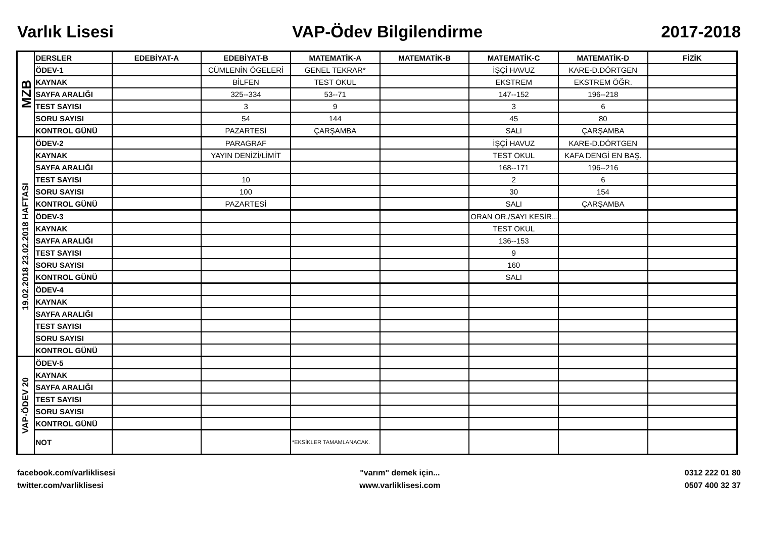Varlık Lisesi VAP-Ödev Bilgilendirme 2017-2018
| MZB | DERSLER | EDEBİYAT-A | EDEBİYAT-B | MATEMATİK-A | MATEMATİK-B | MATEMATİK-C | MATEMATİK-D | FİZİK |
| | ÖDEV-1 | | CÜMLENİN ÖGELERİ | GENEL TEKRAR* | | İŞÇİ HAVUZ | KARE-D.DÖRTGEN | |
| | KAYNAK | | BİLFEN | TEST OKUL | | EKSTREM | EKSTREM ÖĞR. | |
| | SAYFA ARALIĞI | | 325--334 | 53--71 | | 147--152 | 196--218 | |
| | TEST SAYISI | | 3 | 9 | | 3 | 6 | |
| | SORU SAYISI | | 54 | 144 | | 45 | 80 | |
| | KONTROL GÜNÜ | | PAZARTESİ | ÇARŞAMBA | | SALI | ÇARŞAMBA | |
| 19.02.2018 23.02.2018 HAFTASI | ÖDEV-2 | | PARAGRAF | | | İŞÇİ HAVUZ | KARE-D.DÖRTGEN | |
| | KAYNAK | | YAYIN DENİZİ/LİMİT | | | TEST OKUL | KAFA DENGİ EN BAŞ. | |
| | SAYFA ARALIĞI | | | | | 168--171 | 196--216 | |
| | TEST SAYISI | | 10 | | | 2 | 6 | |
| | SORU SAYISI | | 100 | | | 30 | 154 | |
| | KONTROL GÜNÜ | | PAZARTESİ | | | SALI | ÇARŞAMBA | |
| | ÖDEV-3 | | | | | ORAN OR./SAYI KESİR... | | |
| | KAYNAK | | | | | TEST OKUL | | |
| | SAYFA ARALIĞI | | | | | 136--153 | | |
| | TEST SAYISI | | | | | 9 | | |
| | SORU SAYISI | | | | | 160 | | |
| | KONTROL GÜNÜ | | | | | SALI | | |
| | ÖDEV-4 | | | | | | | |
| | KAYNAK | | | | | | | |
| | SAYFA ARALIĞI | | | | | | | |
| | TEST SAYISI | | | | | | | |
| | SORU SAYISI | | | | | | | |
| | KONTROL GÜNÜ | | | | | | | |
| VAP-ÖDEV 20 | ÖDEV-5 | | | | | | | |
| | KAYNAK | | | | | | | |
| | SAYFA ARALIĞI | | | | | | | |
| | TEST SAYISI | | | | | | | |
| | SORU SAYISI | | | | | | | |
| | KONTROL GÜNÜ | | | | | | | |
| | NOT | | | *EKSİKLER TAMAMLANACAK. | | | | |
facebook.com/varliklisesi
twitter.com/varliklisesi
"varım" demek için...
www.varliklisesi.com
0312 222 01 80
0507 400 32 37